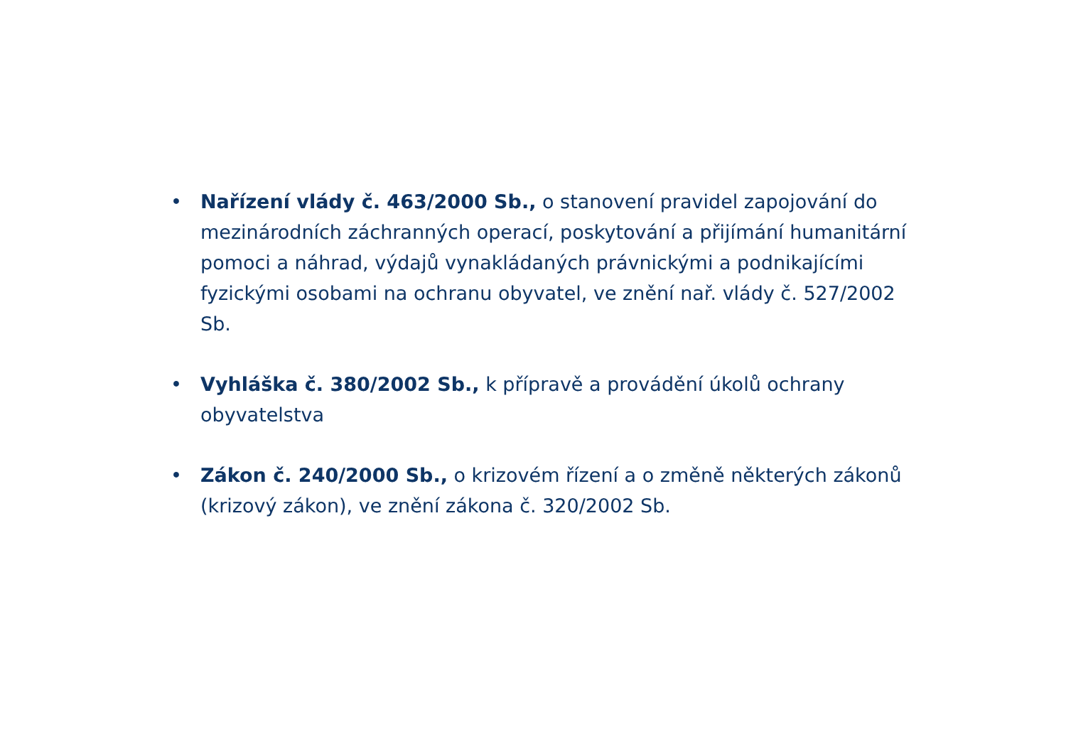• Nařízení vlády č. 463/2000 Sb., o stanovení pravidel zapojování do mezinárodních záchranných operací, poskytování a přijímání humanitární pomoci a náhrad, výdajů vynakládaných právnickými a podnikajícími fyzickými osobami na ochranu obyvatel, ve znění nař. vlády č. 527/2002 Sb.
• Vyhláška č. 380/2002 Sb., k přípravě a provádění úkolů ochrany obyvatelstva
• Zákon č. 240/2000 Sb., o krizovém řízení a o změně některých zákonů (krizový zákon), ve znění zákona č. 320/2002 Sb.